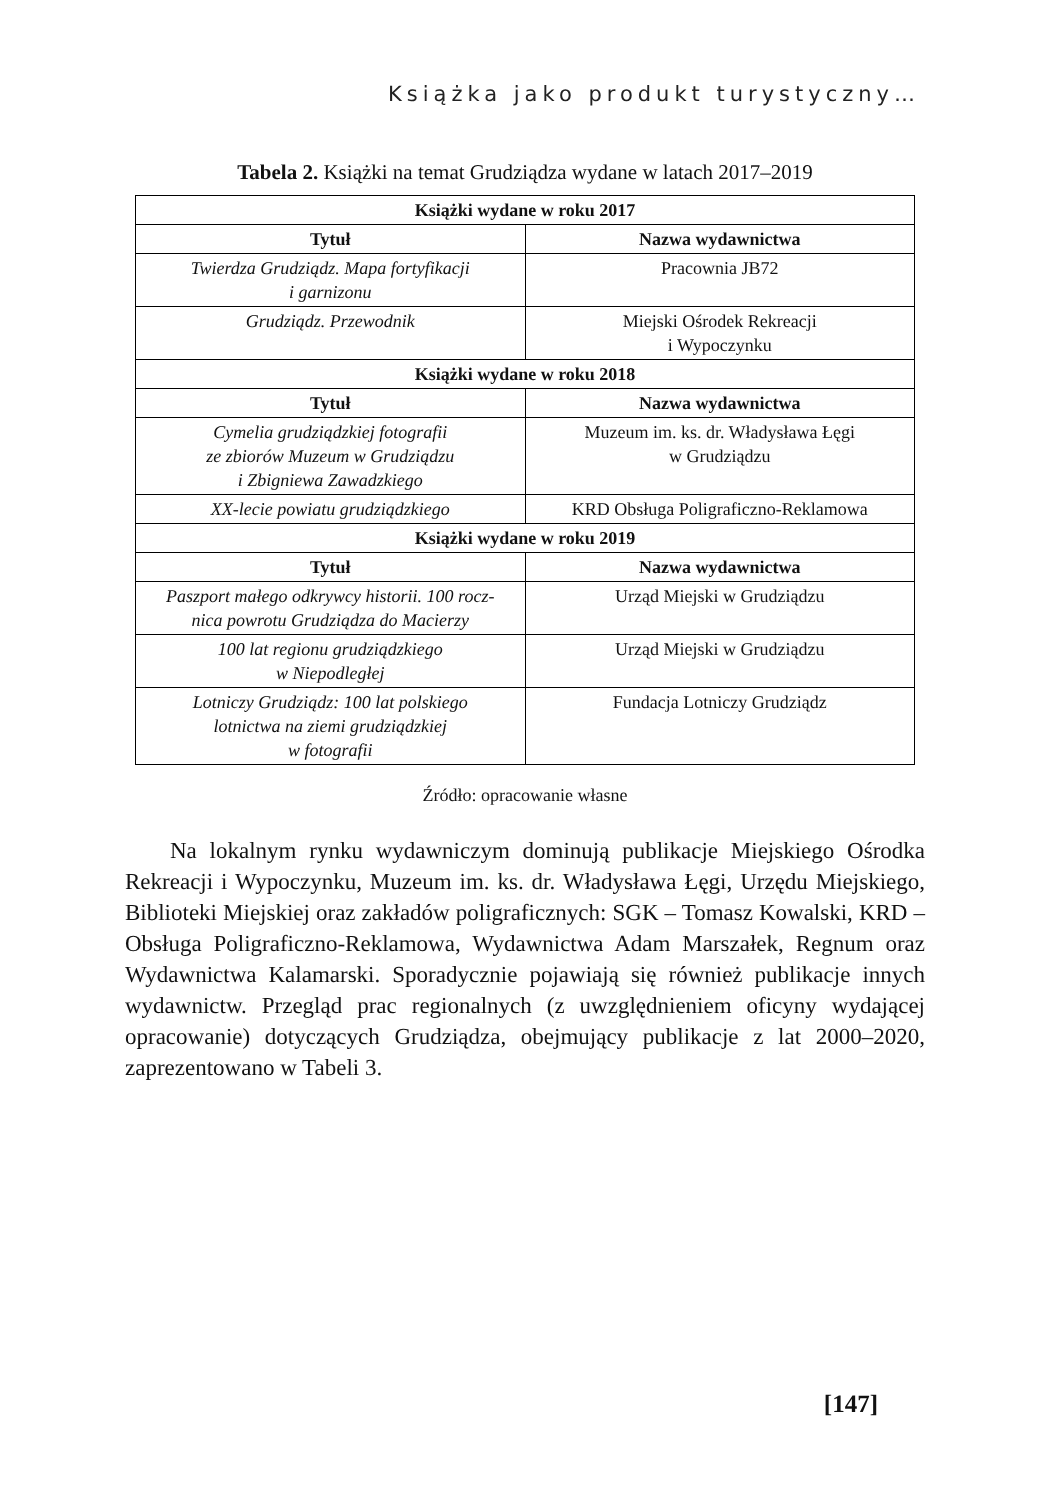Książka jako produkt turystyczny…
Tabela 2. Książki na temat Grudziądza wydane w latach 2017–2019
| Książki wydane w roku 2017 | |
| --- | --- |
| Tytuł | Nazwa wydawnictwa |
| Twierdza Grudziądz. Mapa fortyfikacji i garnizonu | Pracownia JB72 |
| Grudziądz. Przewodnik | Miejski Ośrodek Rekreacji i Wypoczynku |
| Książki wydane w roku 2018 | |
| Tytuł | Nazwa wydawnictwa |
| Cymelia grudziądzkiej fotografii ze zbiorów Muzeum w Grudziądzu i Zbigniewa Zawadzkiego | Muzeum im. ks. dr. Władysława Łęgi w Grudziądzu |
| XX-lecie powiatu grudziądzkiego | KRD Obsługa Poligraficzno-Reklamowa |
| Książki wydane w roku 2019 | |
| Tytuł | Nazwa wydawnictwa |
| Paszport małego odkrywcy historii. 100 rocz- nica powrotu Grudziądza do Macierzy | Urząd Miejski w Grudziądzu |
| 100 lat regionu grudziądzkiego w Niepodległej | Urząd Miejski w Grudziądzu |
| Lotniczy Grudziądz: 100 lat polskiego lotnictwa na ziemi grudziądzkiej w fotografii | Fundacja Lotniczy Grudziądz |
Źródło: opracowanie własne
Na lokalnym rynku wydawniczym dominują publikacje Miejskiego Ośrodka Rekreacji i Wypoczynku, Muzeum im. ks. dr. Władysława Łęgi, Urzędu Miejskiego, Biblioteki Miejskiej oraz zakładów poligraficznych: SGK – Tomasz Kowalski, KRD – Obsługa Poligraficzno-Reklamowa, Wydawnictwa Adam Marszałek, Regnum oraz Wydawnictwa Kalamarski. Sporadycznie pojawiają się również publikacje innych wydawnictw. Przegląd prac regionalnych (z uwzględnieniem oficyny wydającej opracowanie) dotyczących Grudziądza, obejmujący publikacje z lat 2000–2020, zaprezentowano w Tabeli 3.
[147]